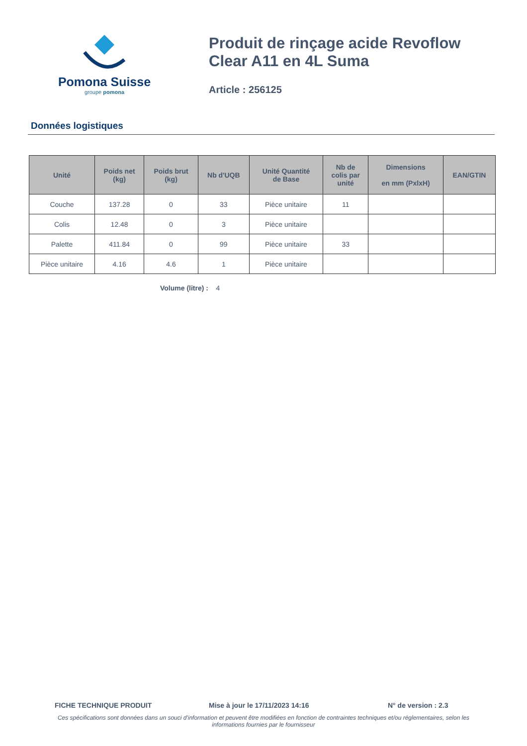Pomona Suisse
groupe pomona
Produit de rinçage acide Revoflow
Clear A11 en 4L Suma
Article : 256125
Données logistiques
| Unité | Poids net (kg) | Poids brut (kg) | Nb d'UQB | Unité Quantité de Base | Nb de colis par unité | Dimensions en mm (PxlxH) | EAN/GTIN |
| --- | --- | --- | --- | --- | --- | --- | --- |
| Couche | 137.28 | 0 | 33 | Pièce unitaire | 11 | | |
| Colis | 12.48 | 0 | 3 | Pièce unitaire | | | |
| Palette | 411.84 | 0 | 99 | Pièce unitaire | 33 | | |
| Pièce unitaire | 4.16 | 4.6 | 1 | Pièce unitaire | | | |
Volume (litre) : 4
FICHE TECHNIQUE PRODUIT Mise à jour le 17/11/2023 14:16 N° de version : 2.3
Ces spécifications sont données dans un souci d'information et peuvent être modifiées en fonction de contraintes techniques et/ou réglementaires, selon les informations fournies par le fournisseur